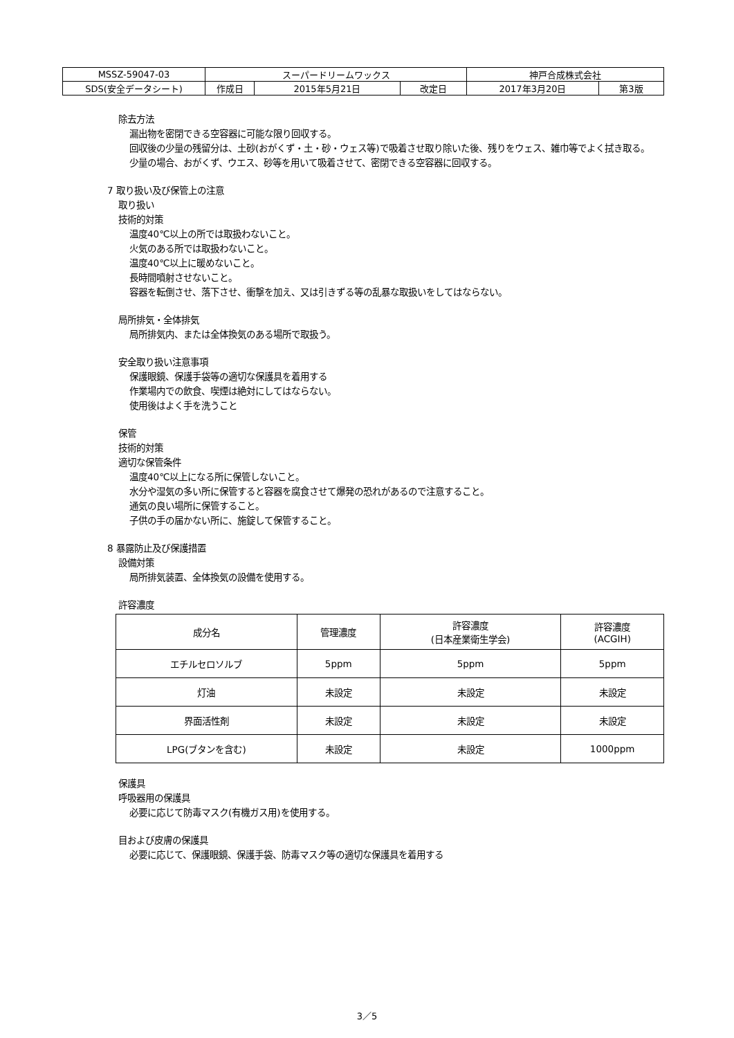| MSSZ-59047-03 | スーパードリームワックス | | | 神戸合成株式会社 | |
| SDS(安全データシート) | 作成日 | 2015年5月21日 | 改定日 | 2017年3月20日 | 第3版 |
除去方法
漏出物を密閉できる空容器に可能な限り回収する。
回収後の少量の残留分は、土砂(おがくず・土・砂・ウェス等)で吸着させ取り除いた後、残りをウェス、雑巾等でよく拭き取る。
少量の場合、おがくず、ウエス、砂等を用いて吸着させて、密閉できる空容器に回収する。
7 取り扱い及び保管上の注意
取り扱い
技術的対策
温度40℃以上の所では取扱わないこと。
火気のある所では取扱わないこと。
温度40℃以上に暖めないこと。
長時間噴射させないこと。
容器を転倒させ、落下させ、衝撃を加え、又は引きずる等の乱暴な取扱いをしてはならない。
局所排気・全体排気
局所排気内、または全体換気のある場所で取扱う。
安全取り扱い注意事項
保護眼鏡、保護手袋等の適切な保護具を着用する
作業場内での飲食、喫煙は絶対にしてはならない。
使用後はよく手を洗うこと
保管
技術的対策
適切な保管条件
温度40℃以上になる所に保管しないこと。
水分や湿気の多い所に保管すると容器を腐食させて爆発の恐れがあるので注意すること。
通気の良い場所に保管すること。
子供の手の届かない所に、施錠して保管すること。
8 暴露防止及び保護措置
設備対策
局所排気装置、全体換気の設備を使用する。
許容濃度
| 成分名 | 管理濃度 | 許容濃度 (日本産業衛生学会) | 許容濃度 (ACGIH) |
| --- | --- | --- | --- |
| エチルセロソルブ | 5ppm | 5ppm | 5ppm |
| 灯油 | 未設定 | 未設定 | 未設定 |
| 界面活性剤 | 未設定 | 未設定 | 未設定 |
| LPG(ブタンを含む) | 未設定 | 未設定 | 1000ppm |
保護具
呼吸器用の保護具
必要に応じて防毒マスク(有機ガス用)を使用する。
目および皮膚の保護具
必要に応じて、保護眼鏡、保護手袋、防毒マスク等の適切な保護具を着用する
3／5